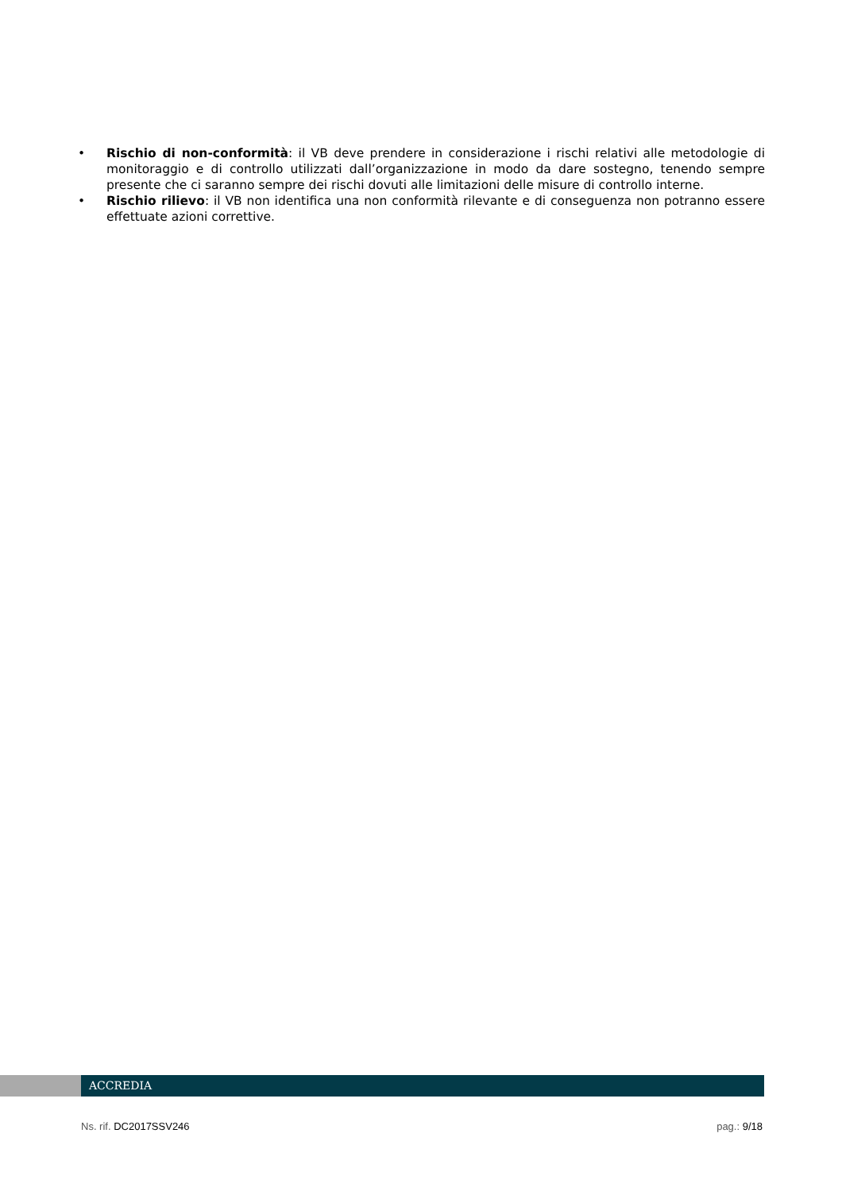• Rischio di non-conformità: il VB deve prendere in considerazione i rischi relativi alle metodologie di monitoraggio e di controllo utilizzati dall’organizzazione in modo da dare sostegno, tenendo sempre presente che ci saranno sempre dei rischi dovuti alle limitazioni delle misure di controllo interne.
• Rischio rilievo: il VB non identifica una non conformità rilevante e di conseguenza non potranno essere effettuate azioni correttive.
ACCREDIA
Ns. rif. DC2017SSV246 pag.: 9/18